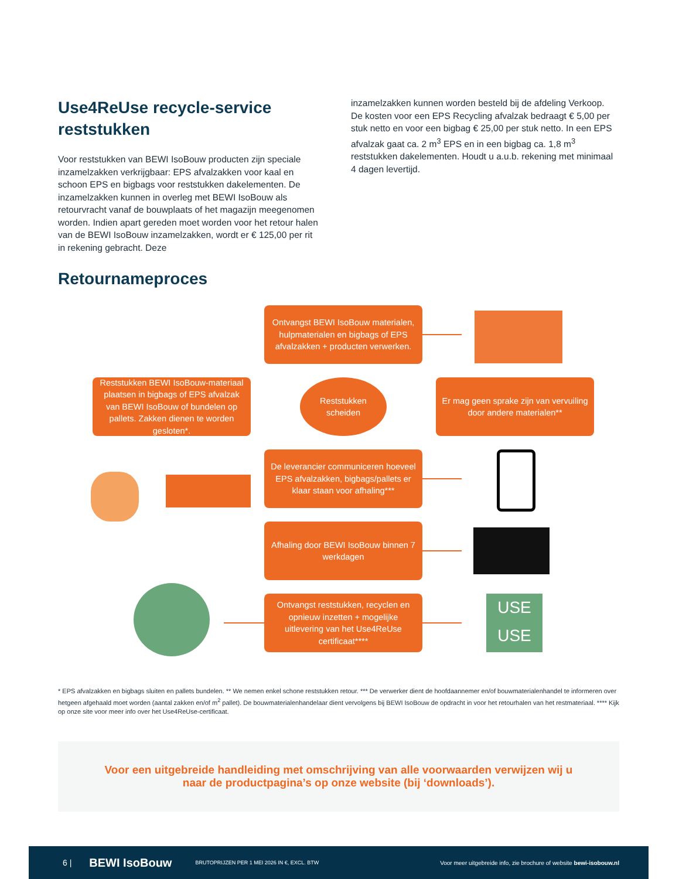Use4ReUse recycle-service reststukken
Voor reststukken van BEWI IsoBouw producten zijn speciale inzamelzakken verkrijgbaar: EPS afvalzakken voor kaal en schoon EPS en bigbags voor reststukken dakelementen. De inzamelzakken kunnen in overleg met BEWI IsoBouw als retourvracht vanaf de bouwplaats of het magazijn meegenomen worden. Indien apart gereden moet worden voor het retour halen van de BEWI IsoBouw inzamelzakken, wordt er € 125,00 per rit in rekening gebracht. Deze
inzamelzakken kunnen worden besteld bij de afdeling Verkoop. De kosten voor een EPS Recycling afvalzak bedraagt € 5,00 per stuk netto en voor een bigbag € 25,00 per stuk netto. In een EPS afvalzak gaat ca. 2 m<sup>3</sup> EPS en in een bigbag ca. 1,8 m<sup>3</sup> reststukken dakelementen. Houdt u a.u.b. rekening met minimaal 4 dagen levertijd.
Retournameproces
Ontvangst BEWI IsoBouw materialen, hulpmaterialen en bigbags of EPS afvalzakken + producten verwerken.
Reststukken BEWI IsoBouw-materiaal plaatsen in bigbags of EPS afvalzak van BEWI IsoBouw of bundelen op pallets. Zakken dienen te worden gesloten*.
Reststukken scheiden
Er mag geen sprake zijn van vervuiling door andere materialen**
De leverancier communiceren hoeveel EPS afvalzakken, bigbags/pallets er klaar staan voor afhaling***
Afhaling door BEWI IsoBouw binnen 7 werkdagen
Ontvangst reststukken, recyclen en opnieuw inzetten + mogelijke uitlevering van het Use4ReUse certificaat****
USE
USE
* EPS afvalzakken en bigbags sluiten en pallets bundelen. ** We nemen enkel schone reststukken retour. *** De verwerker dient de hoofdaannemer en/of bouwmaterialenhandel te informeren over hetgeen afgehaald moet worden (aantal zakken en/of m<sup>2</sup> pallet). De bouwmaterialenhandelaar dient vervolgens bij BEWI IsoBouw de opdracht in voor het retourhalen van het restmateriaal. **** Kijk op onze site voor meer info over het Use4ReUse-certificaat.
Voor een uitgebreide handleiding met omschrijving van alle voorwaarden verwijzen wij u naar de productpagina’s op onze website (bij ‘downloads’).
6 | BEWI IsoBouw BRUTOPRIJZEN PER 1 MEI 2026 IN €, EXCL. BTW Voor meer uitgebreide info, zie brochure of website bewi-isobouw.nl